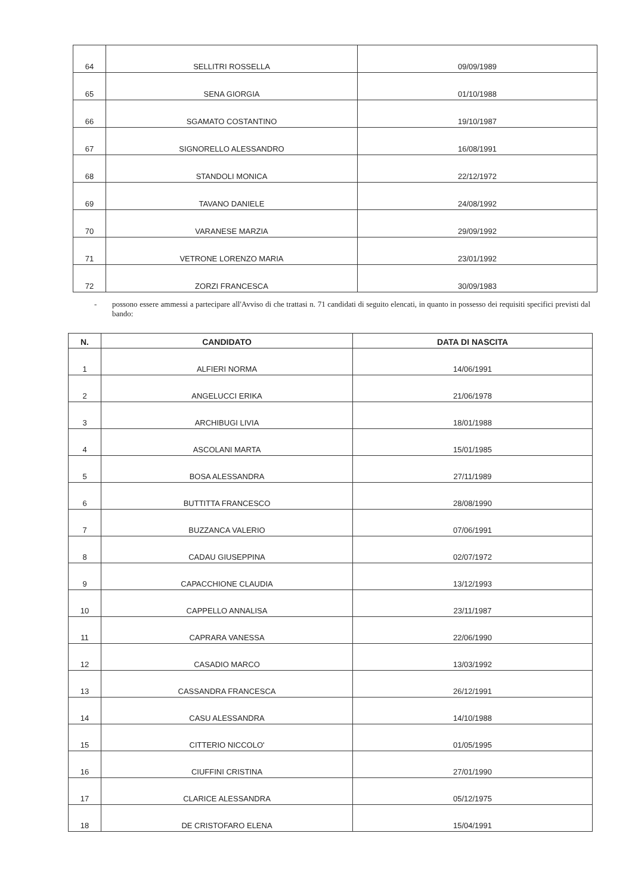| 64 | SELLITRI ROSSELLA | 09/09/1989 |
| 65 | SENA GIORGIA | 01/10/1988 |
| 66 | SGAMATO COSTANTINO | 19/10/1987 |
| 67 | SIGNORELLO ALESSANDRO | 16/08/1991 |
| 68 | STANDOLI MONICA | 22/12/1972 |
| 69 | TAVANO DANIELE | 24/08/1992 |
| 70 | VARANESE MARZIA | 29/09/1992 |
| 71 | VETRONE LORENZO MARIA | 23/01/1992 |
| 72 | ZORZI FRANCESCA | 30/09/1983 |
- possono essere ammessi a partecipare all'Avviso di che trattasi n. 71 candidati di seguito elencati, in quanto in possesso dei requisiti specifici previsti dal bando:
| N. | CANDIDATO | DATA DI NASCITA |
| --- | --- | --- |
| 1 | ALFIERI NORMA | 14/06/1991 |
| 2 | ANGELUCCI ERIKA | 21/06/1978 |
| 3 | ARCHIBUGI LIVIA | 18/01/1988 |
| 4 | ASCOLANI MARTA | 15/01/1985 |
| 5 | BOSA ALESSANDRA | 27/11/1989 |
| 6 | BUTTITTA FRANCESCO | 28/08/1990 |
| 7 | BUZZANCA VALERIO | 07/06/1991 |
| 8 | CADAU GIUSEPPINA | 02/07/1972 |
| 9 | CAPACCHIONE CLAUDIA | 13/12/1993 |
| 10 | CAPPELLO ANNALISA | 23/11/1987 |
| 11 | CAPRARA VANESSA | 22/06/1990 |
| 12 | CASADIO MARCO | 13/03/1992 |
| 13 | CASSANDRA FRANCESCA | 26/12/1991 |
| 14 | CASU ALESSANDRA | 14/10/1988 |
| 15 | CITTERIO NICCOLO' | 01/05/1995 |
| 16 | CIUFFINI CRISTINA | 27/01/1990 |
| 17 | CLARICE ALESSANDRA | 05/12/1975 |
| 18 | DE CRISTOFARO ELENA | 15/04/1991 |